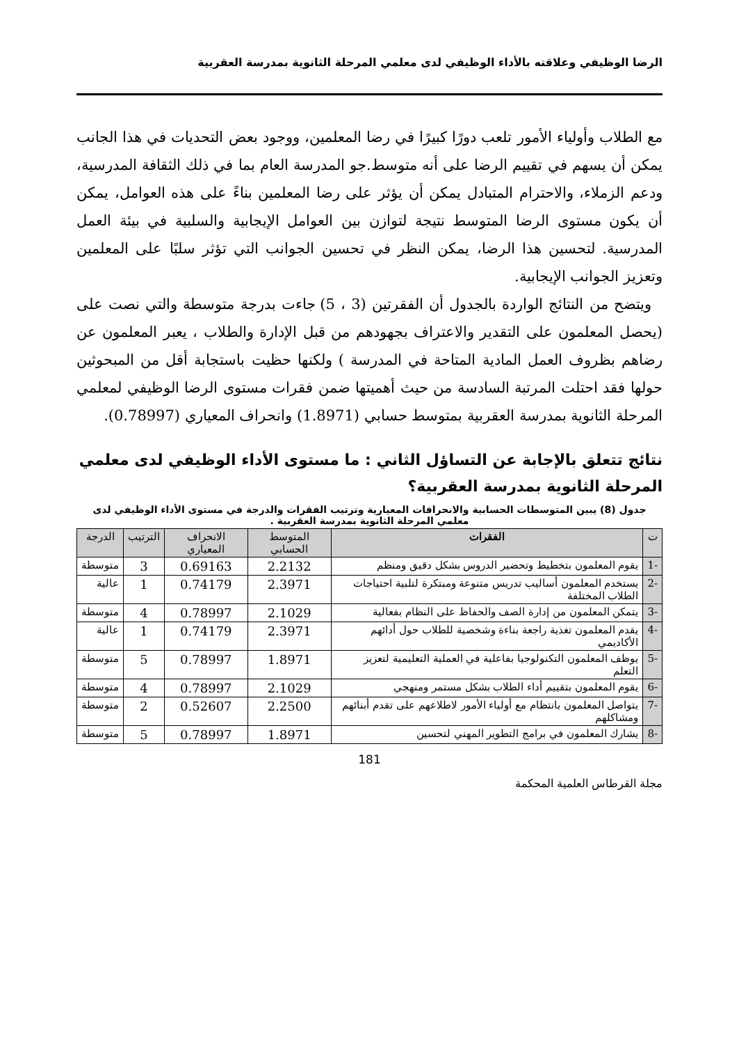الرضا الوظيفي وعلاقته بالأداء الوظيفي لدى معلمي المرحلة الثانوية بمدرسة العقربية
مع الطلاب وأولياء الأمور تلعب دورًا كبيرًا في رضا المعلمين، ووجود بعض التحديات في هذا الجانب يمكن أن يسهم في تقييم الرضا على أنه متوسط.جو المدرسة العام بما في ذلك الثقافة المدرسية، ودعم الزملاء، والاحترام المتبادل يمكن أن يؤثر على رضا المعلمين بناءً على هذه العوامل، يمكن أن يكون مستوى الرضا المتوسط نتيجة لتوازن بين العوامل الإيجابية والسلبية في بيئة العمل المدرسية. لتحسين هذا الرضا، يمكن النظر في تحسين الجوانب التي تؤثر سلبًا على المعلمين وتعزيز الجوانب الإيجابية.
ويتضح من النتائج الواردة بالجدول أن الفقرتين (3 ، 5) جاءت بدرجة متوسطة والتي نصت على (يحصل المعلمون على التقدير والاعتراف بجهودهم من قبل الإدارة والطلاب ، يعبر المعلمون عن رضاهم بظروف العمل المادية المتاحة في المدرسة ) ولكنها حظيت باستجابة أقل من المبحوثين حولها فقد احتلت المرتبة السادسة من حيث أهميتها ضمن فقرات مستوى الرضا الوظيفي لمعلمي المرحلة الثانوية بمدرسة العقربية بمتوسط حسابي (1.8971) وانحراف المعياري (0.78997).
نتائج تتعلق بالإجابة عن التساؤل الثاني : ما مستوى الأداء الوظيفي لدى معلمي المرحلة الثانوية بمدرسة العقربية؟
جدول (8) يبين المتوسطات الحسابية والانحرافات المعيارية وترتيب الفقرات والدرجة في مستوى الأداء الوظيفي لدى معلمي المرحلة الثانوية بمدرسة العقربية .
| ت | الفقرات | المتوسط الحسابي | الانحراف المعياري | الترتيب | الدرجة |
| --- | --- | --- | --- | --- | --- |
| -1 | يقوم المعلمون بتخطيط وتحضير الدروس بشكل دقيق ومنظم | 2.2132 | 0.69163 | 3 | متوسطة |
| -2 | يستخدم المعلمون أساليب تدريس متنوعة ومبتكرة لتلبية احتياجات الطلاب المختلفة | 2.3971 | 0.74179 | 1 | عالية |
| -3 | يتمكن المعلمون من إدارة الصف والحفاظ على النظام بفعالية | 2.1029 | 0.78997 | 4 | متوسطة |
| -4 | يقدم المعلمون تغذية راجعة بناءة وشخصية للطلاب حول أدائهم الأكاديمي | 2.3971 | 0.74179 | 1 | عالية |
| -5 | يوظف المعلمون التكنولوجيا بفاعلية في العملية التعليمية لتعزيز التعلم | 1.8971 | 0.78997 | 5 | متوسطة |
| -6 | يقوم المعلمون بتقييم أداء الطلاب بشكل مستمر ومنهجي | 2.1029 | 0.78997 | 4 | متوسطة |
| -7 | يتواصل المعلمون بانتظام مع أولياء الأمور لاطلاعهم على تقدم أبنائهم ومشاكلهم | 2.2500 | 0.52607 | 2 | متوسطة |
| -8 | يشارك المعلمون في برامج التطوير المهني لتحسين | 1.8971 | 0.78997 | 5 | متوسطة |
181
مجلة القرطاس العلمية المحكمة